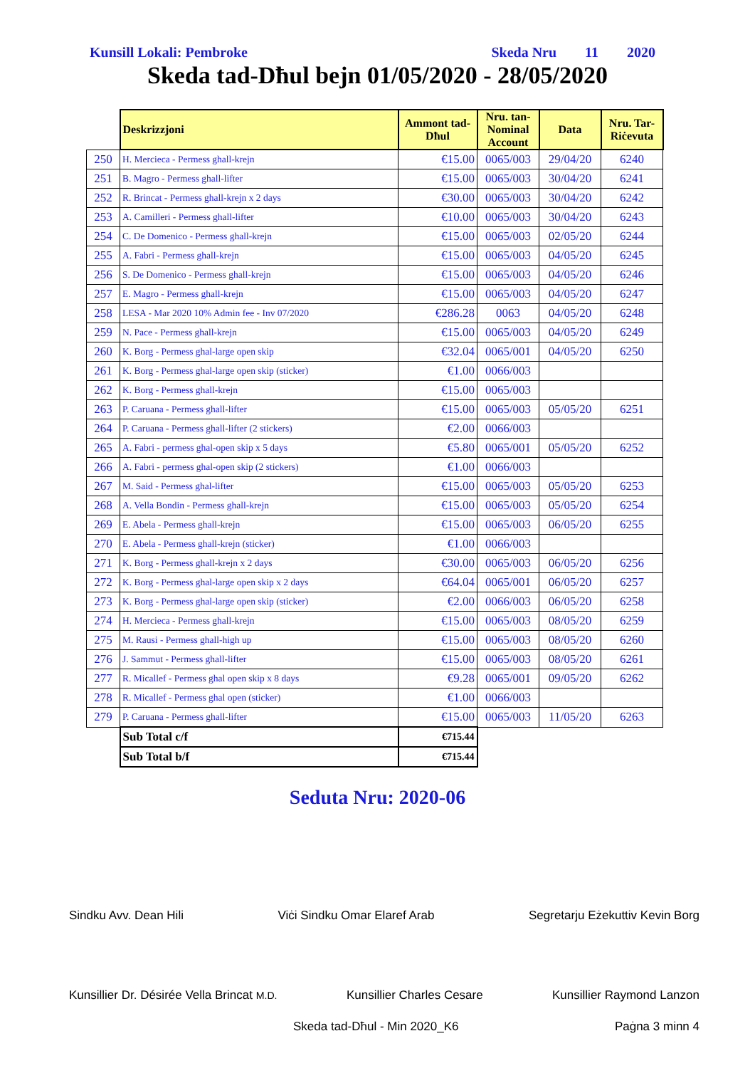Kunsill Lokali: Pembroke Skeda Nru 11 2020
Skeda tad-Dħul bejn 01/05/2020 - 28/05/2020
| | Deskrizzjoni | Ammont tad-Dħul | Nru. tan-Nominal Account | Data | Nru. Tar-Riċevuta |
| 250 | H. Mercieca - Permess ghall-krejn | €15.00 | 0065/003 | 29/04/20 | 6240 |
| 251 | B. Magro - Permess ghall-lifter | €15.00 | 0065/003 | 30/04/20 | 6241 |
| 252 | R. Brincat - Permess ghall-krejn x 2 days | €30.00 | 0065/003 | 30/04/20 | 6242 |
| 253 | A. Camilleri - Permess ghall-lifter | €10.00 | 0065/003 | 30/04/20 | 6243 |
| 254 | C. De Domenico - Permess ghall-krejn | €15.00 | 0065/003 | 02/05/20 | 6244 |
| 255 | A. Fabri - Permess ghall-krejn | €15.00 | 0065/003 | 04/05/20 | 6245 |
| 256 | S. De Domenico - Permess ghall-krejn | €15.00 | 0065/003 | 04/05/20 | 6246 |
| 257 | E. Magro - Permess ghall-krejn | €15.00 | 0065/003 | 04/05/20 | 6247 |
| 258 | LESA - Mar 2020 10% Admin fee - Inv 07/2020 | €286.28 | 0063 | 04/05/20 | 6248 |
| 259 | N. Pace - Permess ghall-krejn | €15.00 | 0065/003 | 04/05/20 | 6249 |
| 260 | K. Borg - Permess ghal-large open skip | €32.04 | 0065/001 | 04/05/20 | 6250 |
| 261 | K. Borg - Permess ghal-large open skip (sticker) | €1.00 | 0066/003 | | |
| 262 | K. Borg - Permess ghall-krejn | €15.00 | 0065/003 | | |
| 263 | P. Caruana - Permess ghall-lifter | €15.00 | 0065/003 | 05/05/20 | 6251 |
| 264 | P. Caruana - Permess ghall-lifter (2 stickers) | €2.00 | 0066/003 | | |
| 265 | A. Fabri - permess ghal-open skip x 5 days | €5.80 | 0065/001 | 05/05/20 | 6252 |
| 266 | A. Fabri - permess ghal-open skip (2 stickers) | €1.00 | 0066/003 | | |
| 267 | M. Said - Permess ghal-lifter | €15.00 | 0065/003 | 05/05/20 | 6253 |
| 268 | A. Vella Bondin - Permess ghall-krejn | €15.00 | 0065/003 | 05/05/20 | 6254 |
| 269 | E. Abela - Permess ghall-krejn | €15.00 | 0065/003 | 06/05/20 | 6255 |
| 270 | E. Abela - Permess ghall-krejn (sticker) | €1.00 | 0066/003 | | |
| 271 | K. Borg - Permess ghall-krejn x 2 days | €30.00 | 0065/003 | 06/05/20 | 6256 |
| 272 | K. Borg - Permess ghal-large open skip x 2 days | €64.04 | 0065/001 | 06/05/20 | 6257 |
| 273 | K. Borg - Permess ghal-large open skip (sticker) | €2.00 | 0066/003 | 06/05/20 | 6258 |
| 274 | H. Mercieca - Permess ghall-krejn | €15.00 | 0065/003 | 08/05/20 | 6259 |
| 275 | M. Rausi - Permess ghall-high up | €15.00 | 0065/003 | 08/05/20 | 6260 |
| 276 | J. Sammut - Permess ghall-lifter | €15.00 | 0065/003 | 08/05/20 | 6261 |
| 277 | R. Micallef - Permess ghal open skip x 8 days | €9.28 | 0065/001 | 09/05/20 | 6262 |
| 278 | R. Micallef - Permess ghal open (sticker) | €1.00 | 0066/003 | | |
| 279 | P. Caruana - Permess ghall-lifter | €15.00 | 0065/003 | 11/05/20 | 6263 |
| | Sub Total c/f | €715.44 | | | |
| | Sub Total b/f | €715.44 | | | |
Seduta Nru: 2020-06
Sindku Avv. Dean Hili Viċi Sindku Omar Elaref Arab Segretarju Eżekuttiv Kevin Borg
Kunsillier Dr. Désirée Vella Brincat M.D. Kunsillier Charles Cesare Kunsillier Raymond Lanzon
Skeda tad-Dħul - Min 2020_K6 Paġna 3 minn 4